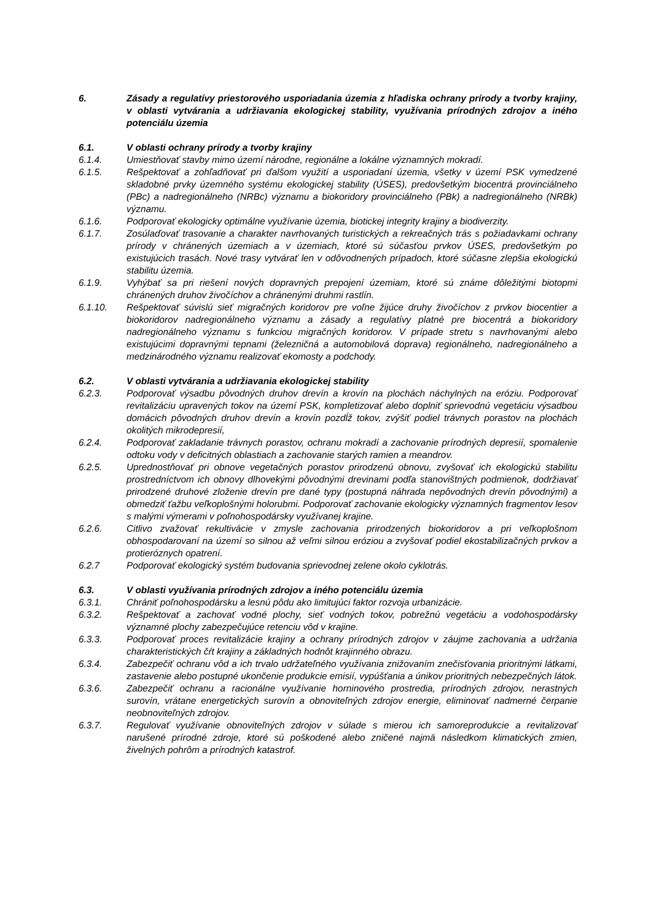6. Zásady a regulatívy priestorového usporiadania územia z hľadiska ochrany prírody a tvorby krajiny, v oblasti vytvárania a udržiavania ekologickej stability, využívania prírodných zdrojov a iného potenciálu územia
6.1. V oblasti ochrany prírody a tvorby krajiny
6.1.4. Umiestňovať stavby mimo území národne, regionálne a lokálne významných mokradí.
6.1.5. Rešpektovať a zohľadňovať pri ďalšom využití a usporiadaní územia, všetky v území PSK vymedzené skladobné prvky územného systému ekologickej stability (ÚSES), predovšetkým biocentrá provinciálneho (PBc) a nadregionálneho (NRBc) významu a biokoridory provinciálneho (PBk) a nadregionálneho (NRBk) významu.
6.1.6. Podporovať ekologicky optimálne využívanie územia, biotickej integrity krajiny a biodiverzity.
6.1.7. Zosúlaďovať trasovanie a charakter navrhovaných turistických a rekreačných trás s požiadavkami ochrany prírody v chránených územiach a v územiach, ktoré sú súčasťou prvkov ÚSES, predovšetkým po existujúcich trasách. Nové trasy vytvárať len v odôvodnených prípadoch, ktoré súčasne zlepšia ekologickú stabilitu územia.
6.1.9. Vyhýbať sa pri riešení nových dopravných prepojení územiam, ktoré sú známe dôležitými biotopmi chránených druhov živočíchov a chránenými druhmi rastlín.
6.1.10. Rešpektovať súvislú sieť migračných koridorov pre voľne žijúce druhy živočíchov z prvkov biocentier a biokoridorov nadregionálneho významu a zásady a regulatívy platné pre biocentrá a biokoridory nadregionálneho významu s funkciou migračných koridorov. V prípade stretu s navrhovanými alebo existujúcimi dopravnými tepnami (železničná a automobilová doprava) regionálneho, nadregionálneho a medzinárodného významu realizovať ekomosty a podchody.
6.2. V oblasti vytvárania a udržiavania ekologickej stability
6.2.3. Podporovať výsadbu pôvodných druhov drevín a krovín na plochách náchylných na eróziu. Podporovať revitalizáciu upravených tokov na území PSK, kompletizovať alebo doplniť sprievodnú vegetáciu výsadbou domácich pôvodných druhov drevín a krovín pozdĺž tokov, zvýšiť podiel trávnych porastov na plochách okolitých mikrodepresií,
6.2.4. Podporovať zakladanie trávnych porastov, ochranu mokradí a zachovanie prírodných depresií, spomalenie odtoku vody v deficitných oblastiach a zachovanie starých ramien a meandrov.
6.2.5. Uprednostňovať pri obnove vegetačných porastov prirodzenú obnovu, zvyšovať ich ekologickú stabilitu prostredníctvom ich obnovy dlhovekými pôvodnými drevinami podľa stanovištných podmienok, dodržiavať prirodzené druhové zloženie drevín pre dané typy (postupná náhrada nepôvodných drevín pôvodnými) a obmedziť ťažbu veľkoplošnými holorubmi. Podporovať zachovanie ekologicky významných fragmentov lesov s malými výmerami v poľnohospodársky využívanej krajine.
6.2.6. Citlivo zvažovať rekultivácie v zmysle zachovania prirodzených biokoridorov a pri veľkoplošnom obhospodarovaní na území so silnou až veľmi silnou eróziou a zvyšovať podiel ekostabilizačných prvkov a protieróznych opatrení.
6.2.7 Podporovať ekologický systém budovania sprievodnej zelene okolo cyklotrás.
6.3. V oblasti využívania prírodných zdrojov a iného potenciálu územia
6.3.1. Chrániť poľnohospodársku a lesnú pôdu ako limitujúci faktor rozvoja urbanizácie.
6.3.2. Rešpektovať a zachovať vodné plochy, sieť vodných tokov, pobrežnú vegetáciu a vodohospodársky významné plochy zabezpečujúce retenciu vôd v krajine.
6.3.3. Podporovať proces revitalizácie krajiny a ochrany prírodných zdrojov v záujme zachovania a udržania charakteristických čŕt krajiny a základných hodnôt krajinného obrazu.
6.3.4. Zabezpečiť ochranu vôd a ich trvalo udržateľného využívania znižovaním znečisťovania prioritnými látkami, zastavenie alebo postupné ukončenie produkcie emisií, vypúšťania a únikov prioritných nebezpečných látok.
6.3.6. Zabezpečiť ochranu a racionálne využívanie horninového prostredia, prírodných zdrojov, nerastných surovín, vrátane energetických surovín a obnoviteľných zdrojov energie, eliminovať nadmerné čerpanie neobnoviteľných zdrojov.
6.3.7. Regulovať využívanie obnoviteľných zdrojov v súlade s mierou ich samoreprodukcie a revitalizovať narušené prírodné zdroje, ktoré sú poškodené alebo zničené najmä následkom klimatických zmien, živelných pohrôm a prírodných katastrof.